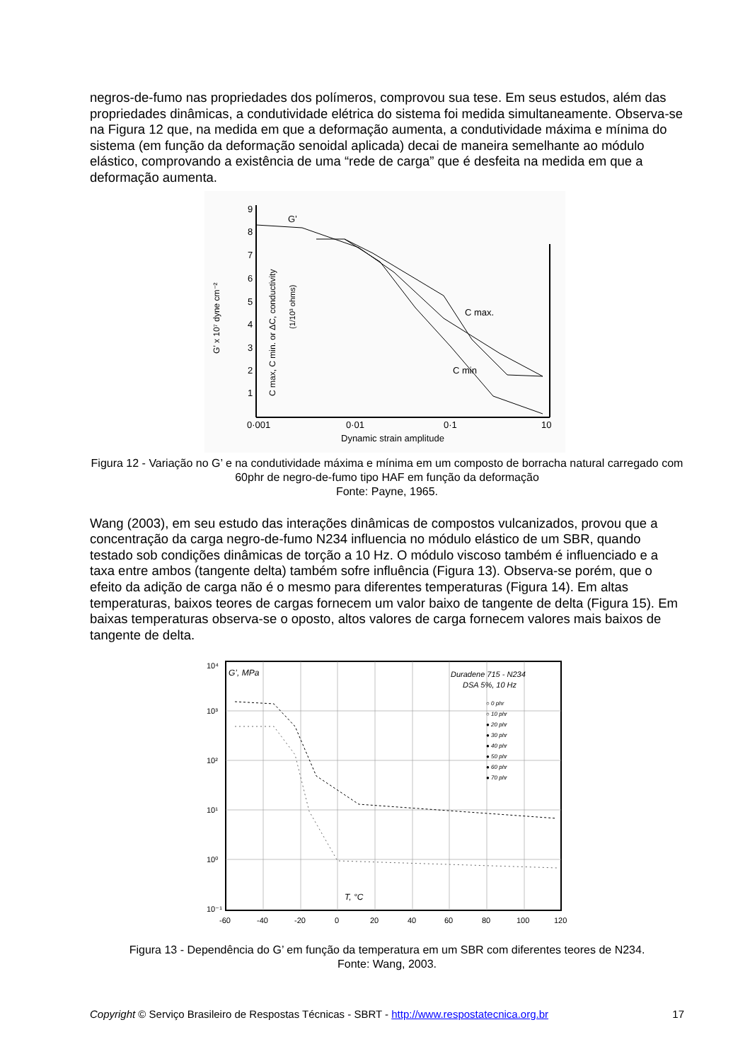negros-de-fumo nas propriedades dos polímeros, comprovou sua tese. Em seus estudos, além das propriedades dinâmicas, a condutividade elétrica do sistema foi medida simultaneamente. Observa-se na Figura 12 que, na medida em que a deformação aumenta, a condutividade máxima e mínima do sistema (em função da deformação senoidal aplicada) decai de maneira semelhante ao módulo elástico, comprovando a existência de uma “rede de carga” que é desfeita na medida em que a deformação aumenta.
9
8
7
6
5
4
3
2
1
0·001
0·01
0·1
10
Dynamic strain amplitude
G’ x 10⁷ dyne cm⁻²
C max, C min. or ΔC, conductivity
(1/10³ ohms)
G’
C max.
C min
Figura 12 - Variação no G’ e na condutividade máxima e mínima em um composto de borracha natural carregado com 60phr de negro-de-fumo tipo HAF em função da deformação
Fonte: Payne, 1965.
Wang (2003), em seu estudo das interações dinâmicas de compostos vulcanizados, provou que a concentração da carga negro-de-fumo N234 influencia no módulo elástico de um SBR, quando testado sob condições dinâmicas de torção a 10 Hz. O módulo viscoso também é influenciado e a taxa entre ambos (tangente delta) também sofre influência (Figura 13). Observa-se porém, que o efeito da adição de carga não é o mesmo para diferentes temperaturas (Figura 14). Em altas temperaturas, baixos teores de cargas fornecem um valor baixo de tangente de delta (Figura 15). Em baixas temperaturas observa-se o oposto, altos valores de carga fornecem valores mais baixos de tangente de delta.
10⁴
10³
10²
10¹
10⁰
10⁻¹
-60
-40
-20
0
20
40
60
80
100
120
G’, MPa
Duradene 715 - N234
DSA 5%, 10 Hz
○ 0 phr
○ 10 phr
● 20 phr
● 30 phr
● 40 phr
● 50 phr
● 60 phr
● 70 phr
T, °C
Figura 13 - Dependência do G’ em função da temperatura em um SBR com diferentes teores de N234.
Fonte: Wang, 2003.
Copyright © Serviço Brasileiro de Respostas Técnicas - SBRT - http://www.respostatecnica.org.br 17